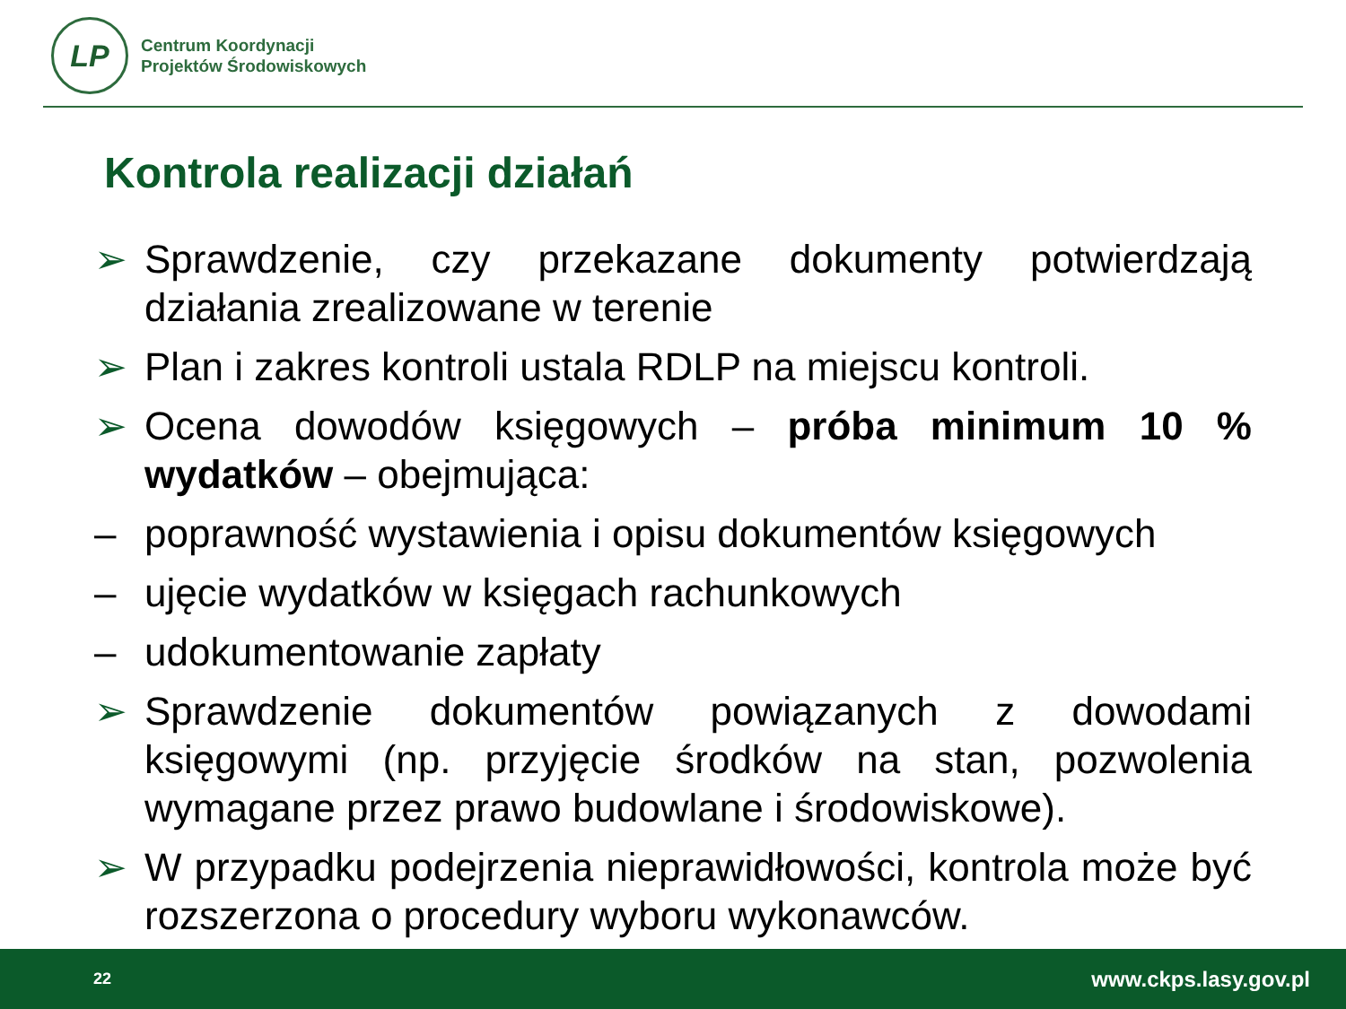LP
Centrum Koordynacji
Projektów Środowiskowych
Kontrola realizacji działań
➢ Sprawdzenie, czy przekazane dokumenty potwierdzają działania zrealizowane w terenie
➢ Plan i zakres kontroli ustala RDLP na miejscu kontroli.
➢ Ocena dowodów księgowych – próba minimum 10 % wydatków – obejmująca:
– poprawność wystawienia i opisu dokumentów księgowych
– ujęcie wydatków w księgach rachunkowych
– udokumentowanie zapłaty
➢ Sprawdzenie dokumentów powiązanych z dowodami księgowymi (np. przyjęcie środków na stan, pozwolenia wymagane przez prawo budowlane i środowiskowe).
➢ W przypadku podejrzenia nieprawidłowości, kontrola może być rozszerzona o procedury wyboru wykonawców.
22 www.ckps.lasy.gov.pl